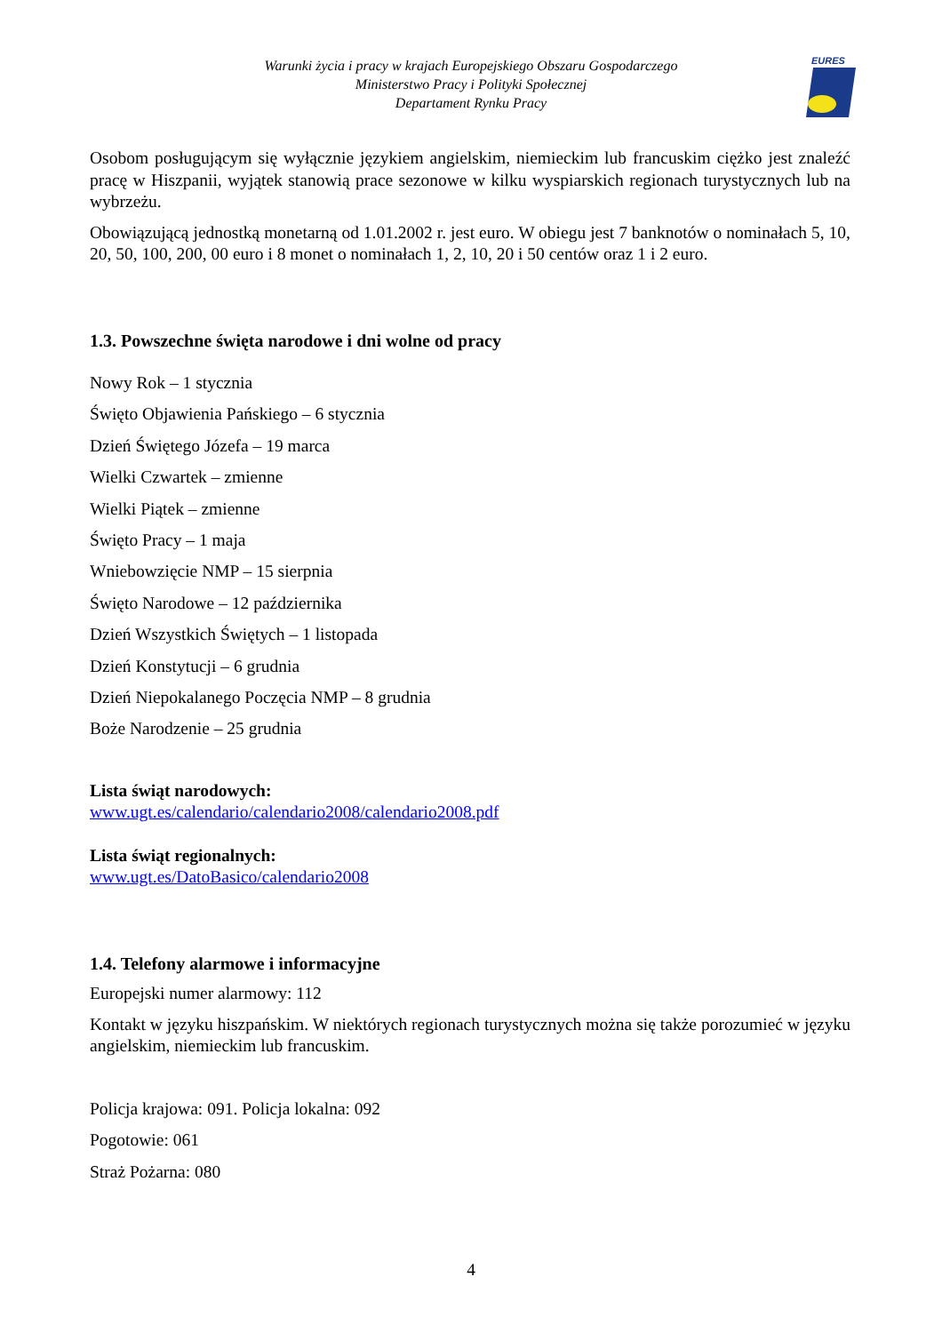Warunki życia i pracy w krajach Europejskiego Obszaru Gospodarczego
Ministerstwo Pracy i Polityki Społecznej
Departament Rynku Pracy
EURES
Osobom posługującym się wyłącznie językiem angielskim, niemieckim lub francuskim ciężko jest znaleźć pracę w Hiszpanii, wyjątek stanowią prace sezonowe w kilku wyspiarskich regionach turystycznych lub na wybrzeżu.
Obowiązującą jednostką monetarną od 1.01.2002 r. jest euro. W obiegu jest 7 banknotów o nominałach 5, 10, 20, 50, 100, 200, 00 euro i 8 monet o nominałach 1, 2, 10, 20 i 50 centów oraz 1 i 2 euro.
1.3. Powszechne święta narodowe i dni wolne od pracy
Nowy Rok – 1 stycznia
Święto Objawienia Pańskiego – 6 stycznia
Dzień Świętego Józefa – 19 marca
Wielki Czwartek – zmienne
Wielki Piątek – zmienne
Święto Pracy – 1 maja
Wniebowzięcie NMP – 15 sierpnia
Święto Narodowe – 12 października
Dzień Wszystkich Świętych – 1 listopada
Dzień Konstytucji – 6 grudnia
Dzień Niepokalanego Poczęcia NMP – 8 grudnia
Boże Narodzenie – 25 grudnia
Lista świąt narodowych:
www.ugt.es/calendario/calendario2008/calendario2008.pdf
Lista świąt regionalnych:
www.ugt.es/DatoBasico/calendario2008
1.4. Telefony alarmowe i informacyjne
Europejski numer alarmowy: 112
Kontakt w języku hiszpańskim. W niektórych regionach turystycznych można się także porozumieć w języku angielskim, niemieckim lub francuskim.
Policja krajowa: 091. Policja lokalna: 092
Pogotowie: 061
Straż Pożarna: 080
4